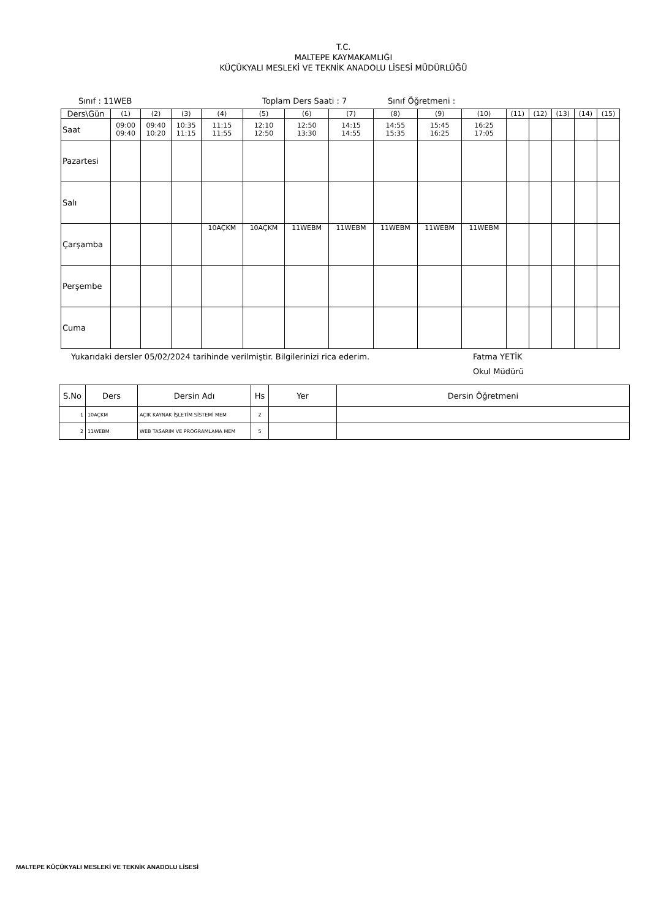T.C.
MALTEPE KAYMAKAMLIĞI
KÜÇÜKYALI MESLEKİ VE TEKNİK ANADOLU LİSESİ MÜDÜRLÜĞÜ
Sınıf : 11WEB Toplam Ders Saati : 7 Sınıf Öğretmeni :
| Ders\Gün | (1) | (2) | (3) | (4) | (5) | (6) | (7) | (8) | (9) | (10) | (11) | (12) | (13) | (14) | (15) |
| --- | --- | --- | --- | --- | --- | --- | --- | --- | --- | --- | --- | --- | --- | --- | --- |
| Saat | 09:00 09:40 | 09:40 10:20 | 10:35 11:15 | 11:15 11:55 | 12:10 12:50 | 12:50 13:30 | 14:15 14:55 | 14:55 15:35 | 15:45 16:25 | 16:25 17:05 | | | | | |
| Pazartesi | | | | | | | | | | | | | | | |
| Salı | | | | | | | | | | | | | | | |
| Çarşamba | | | | 10AÇKM | 10AÇKM | 11WEBM | 11WEBM | 11WEBM | 11WEBM | 11WEBM | | | | | |
| Perşembe | | | | | | | | | | | | | | | |
| Cuma | | | | | | | | | | | | | | | |
Yukarıdaki dersler 05/02/2024 tarihinde verilmiştir. Bilgilerinizi rica ederim. Fatma YETİK
Okul Müdürü
| S.No | Ders | Dersin Adı | Hs | Yer | Dersin Öğretmeni |
| --- | --- | --- | --- | --- | --- |
| 1 | 10AÇKM | AÇIK KAYNAK İŞLETİM SİSTEMİ MEM | 2 | | |
| 2 | 11WEBM | WEB TASARIM VE PROGRAMLAMA MEM | 5 | | |
MALTEPE KÜÇÜKYALI MESLEKİ VE TEKNİK ANADOLU LİSESİ